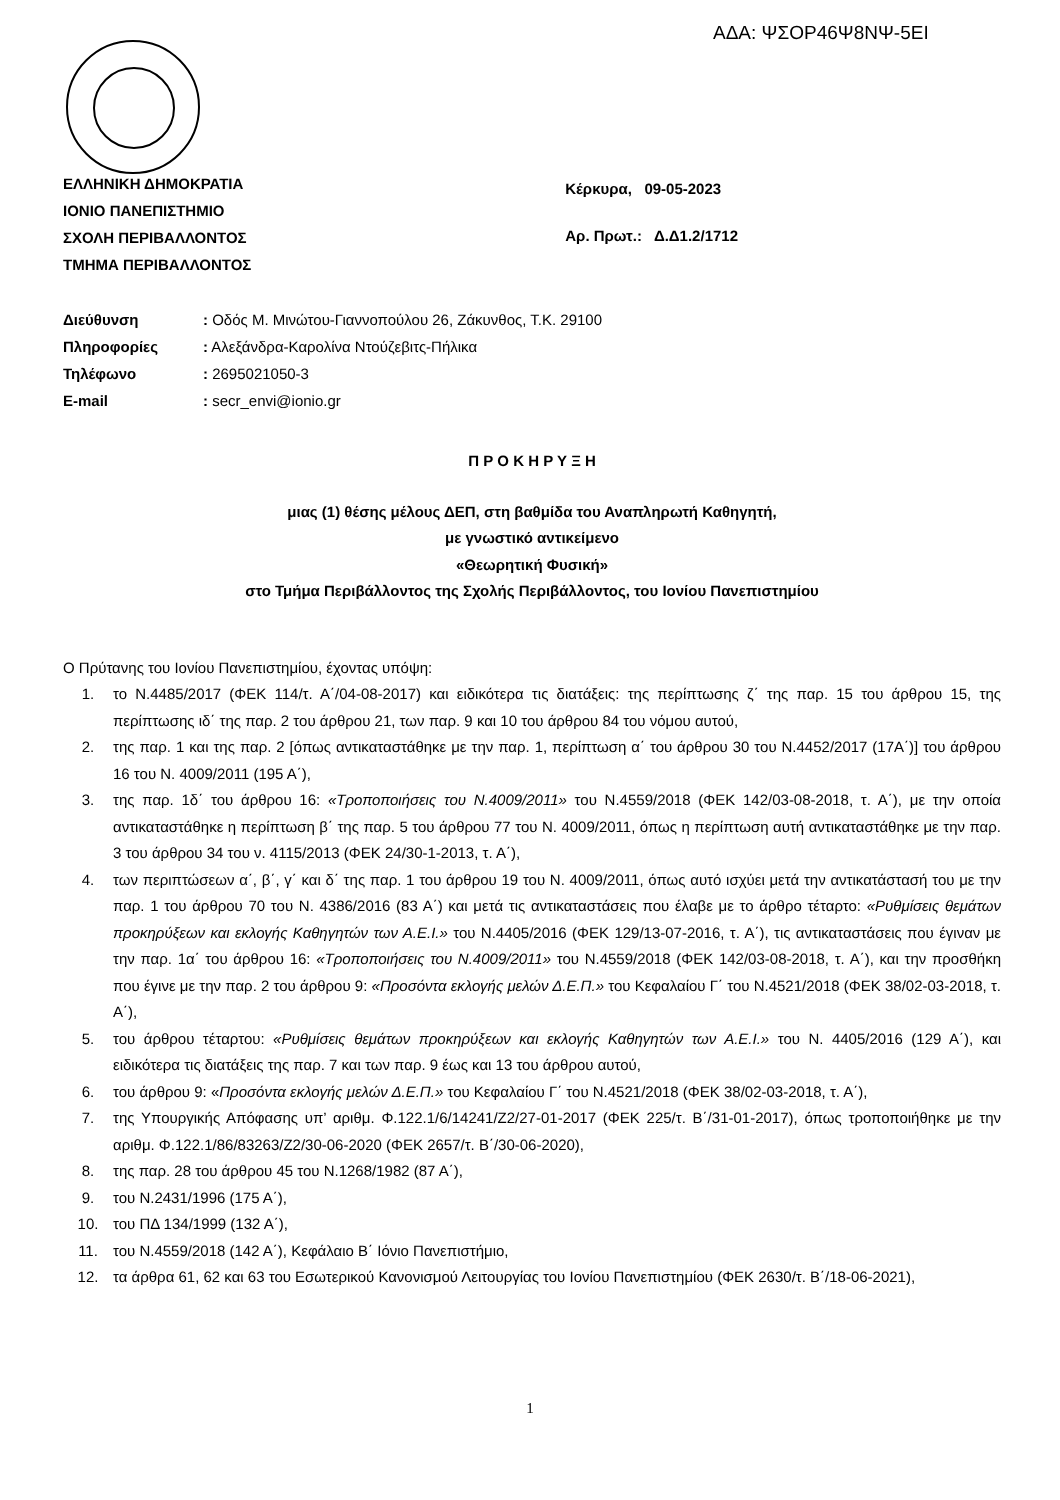ΑΔΑ: ΨΣΟΡ46Ψ8ΝΨ-5ΕΙ
ΕΛΛΗΝΙΚΗ ΔΗΜΟΚΡΑΤΙΑ
ΙΟΝΙΟ ΠΑΝΕΠΙΣΤΗΜΙΟ
ΣΧΟΛΗ ΠΕΡΙΒΑΛΛΟΝΤΟΣ
ΤΜΗΜΑ ΠΕΡΙΒΑΛΛΟΝΤΟΣ
Κέρκυρα, 09-05-2023
Αρ. Πρωτ.: Δ.Δ1.2/1712
| Διεύθυνση | : Οδός Μ. Μινώτου-Γιαννοπούλου 26, Ζάκυνθος, Τ.Κ. 29100 |
| Πληροφορίες | : Αλεξάνδρα-Καρολίνα Ντούζεβιτς-Πήλικα |
| Τηλέφωνο | : 2695021050-3 |
| E-mail | : secr_envi@ionio.gr |
Π Ρ Ο Κ Η Ρ Υ Ξ Η
μιας (1) θέσης μέλους ΔΕΠ, στη βαθμίδα του Αναπληρωτή Καθηγητή,
με γνωστικό αντικείμενο
«Θεωρητική Φυσική»
στο Τμήμα Περιβάλλοντος της Σχολής Περιβάλλοντος, του Ιονίου Πανεπιστημίου
Ο Πρύτανης του Ιονίου Πανεπιστημίου, έχοντας υπόψη:
1. το Ν.4485/2017 (ΦΕΚ 114/τ. Α΄/04-08-2017) και ειδικότερα τις διατάξεις: της περίπτωσης ζ΄ της παρ. 15 του άρθρου 15, της περίπτωσης ιδ΄ της παρ. 2 του άρθρου 21, των παρ. 9 και 10 του άρθρου 84 του νόμου αυτού,
2. της παρ. 1 και της παρ. 2 [όπως αντικαταστάθηκε με την παρ. 1, περίπτωση α΄ του άρθρου 30 του Ν.4452/2017 (17Α΄)] του άρθρου 16 του Ν. 4009/2011 (195 Α΄),
3. της παρ. 1δ΄ του άρθρου 16: «Τροποποιήσεις του Ν.4009/2011» του Ν.4559/2018 (ΦΕΚ 142/03-08-2018, τ. Α΄), με την οποία αντικαταστάθηκε η περίπτωση β΄ της παρ. 5 του άρθρου 77 του Ν. 4009/2011, όπως η περίπτωση αυτή αντικαταστάθηκε με την παρ. 3 του άρθρου 34 του ν. 4115/2013 (ΦΕΚ 24/30-1-2013, τ. Α΄),
4. των περιπτώσεων α΄, β΄, γ΄ και δ΄ της παρ. 1 του άρθρου 19 του Ν. 4009/2011, όπως αυτό ισχύει μετά την αντικατάστασή του με την παρ. 1 του άρθρου 70 του Ν. 4386/2016 (83 Α΄) και μετά τις αντικαταστάσεις που έλαβε με το άρθρο τέταρτο: «Ρυθμίσεις θεμάτων προκηρύξεων και εκλογής Καθηγητών των Α.Ε.Ι.» του Ν.4405/2016 (ΦΕΚ 129/13-07-2016, τ. Α΄), τις αντικαταστάσεις που έγιναν με την παρ. 1α΄ του άρθρου 16: «Τροποποιήσεις του Ν.4009/2011» του Ν.4559/2018 (ΦΕΚ 142/03-08-2018, τ. Α΄), και την προσθήκη που έγινε με την παρ. 2 του άρθρου 9: «Προσόντα εκλογής μελών Δ.Ε.Π.» του Κεφαλαίου Γ΄ του Ν.4521/2018 (ΦΕΚ 38/02-03-2018, τ. Α΄),
5. του άρθρου τέταρτου: «Ρυθμίσεις θεμάτων προκηρύξεων και εκλογής Καθηγητών των Α.Ε.Ι.» του Ν. 4405/2016 (129 Α΄), και ειδικότερα τις διατάξεις της παρ. 7 και των παρ. 9 έως και 13 του άρθρου αυτού,
6. του άρθρου 9: «Προσόντα εκλογής μελών Δ.Ε.Π.» του Κεφαλαίου Γ΄ του Ν.4521/2018 (ΦΕΚ 38/02-03-2018, τ. Α΄),
7. της Υπουργικής Απόφασης υπ’ αριθμ. Φ.122.1/6/14241/Ζ2/27-01-2017 (ΦΕΚ 225/τ. Β΄/31-01-2017), όπως τροποποιήθηκε με την αριθμ. Φ.122.1/86/83263/Ζ2/30-06-2020 (ΦΕΚ 2657/τ. Β΄/30-06-2020),
8. της παρ. 28 του άρθρου 45 του Ν.1268/1982 (87 Α΄),
9. του Ν.2431/1996 (175 Α΄),
10. του ΠΔ 134/1999 (132 Α΄),
11. του Ν.4559/2018 (142 Α΄), Κεφάλαιο Β΄ Ιόνιο Πανεπιστήμιο,
12. τα άρθρα 61, 62 και 63 του Εσωτερικού Κανονισμού Λειτουργίας του Ιονίου Πανεπιστημίου (ΦΕΚ 2630/τ. Β΄/18-06-2021),
1